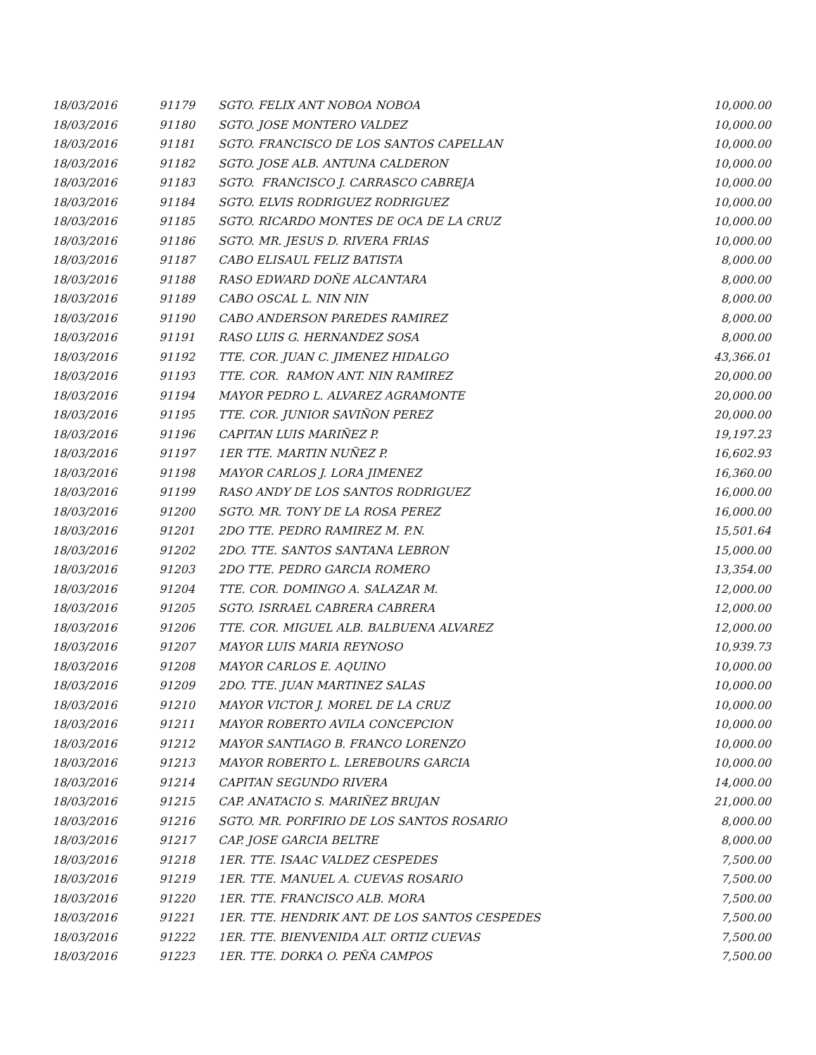| 18/03/2016 | 91179 | SGTO. FELIX ANT NOBOA NOBOA | 10,000.00 |
| 18/03/2016 | 91180 | SGTO. JOSE MONTERO VALDEZ | 10,000.00 |
| 18/03/2016 | 91181 | SGTO. FRANCISCO DE LOS SANTOS CAPELLAN | 10,000.00 |
| 18/03/2016 | 91182 | SGTO. JOSE ALB. ANTUNA CALDERON | 10,000.00 |
| 18/03/2016 | 91183 | SGTO. FRANCISCO J. CARRASCO CABREJA | 10,000.00 |
| 18/03/2016 | 91184 | SGTO. ELVIS RODRIGUEZ RODRIGUEZ | 10,000.00 |
| 18/03/2016 | 91185 | SGTO. RICARDO MONTES DE OCA DE LA CRUZ | 10,000.00 |
| 18/03/2016 | 91186 | SGTO. MR. JESUS D. RIVERA FRIAS | 10,000.00 |
| 18/03/2016 | 91187 | CABO ELISAUL FELIZ BATISTA | 8,000.00 |
| 18/03/2016 | 91188 | RASO EDWARD DOÑE ALCANTARA | 8,000.00 |
| 18/03/2016 | 91189 | CABO OSCAL L. NIN NIN | 8,000.00 |
| 18/03/2016 | 91190 | CABO ANDERSON PAREDES RAMIREZ | 8,000.00 |
| 18/03/2016 | 91191 | RASO LUIS G. HERNANDEZ SOSA | 8,000.00 |
| 18/03/2016 | 91192 | TTE. COR. JUAN C. JIMENEZ HIDALGO | 43,366.01 |
| 18/03/2016 | 91193 | TTE. COR. RAMON ANT. NIN RAMIREZ | 20,000.00 |
| 18/03/2016 | 91194 | MAYOR PEDRO L. ALVAREZ AGRAMONTE | 20,000.00 |
| 18/03/2016 | 91195 | TTE. COR. JUNIOR SAVIÑON PEREZ | 20,000.00 |
| 18/03/2016 | 91196 | CAPITAN LUIS MARIÑEZ P. | 19,197.23 |
| 18/03/2016 | 91197 | 1ER TTE. MARTIN NUÑEZ P. | 16,602.93 |
| 18/03/2016 | 91198 | MAYOR CARLOS J. LORA JIMENEZ | 16,360.00 |
| 18/03/2016 | 91199 | RASO ANDY DE LOS SANTOS RODRIGUEZ | 16,000.00 |
| 18/03/2016 | 91200 | SGTO. MR. TONY DE LA ROSA PEREZ | 16,000.00 |
| 18/03/2016 | 91201 | 2DO TTE. PEDRO RAMIREZ M. P.N. | 15,501.64 |
| 18/03/2016 | 91202 | 2DO. TTE. SANTOS SANTANA LEBRON | 15,000.00 |
| 18/03/2016 | 91203 | 2DO TTE. PEDRO GARCIA ROMERO | 13,354.00 |
| 18/03/2016 | 91204 | TTE. COR. DOMINGO A. SALAZAR M. | 12,000.00 |
| 18/03/2016 | 91205 | SGTO. ISRRAEL CABRERA CABRERA | 12,000.00 |
| 18/03/2016 | 91206 | TTE. COR. MIGUEL ALB. BALBUENA ALVAREZ | 12,000.00 |
| 18/03/2016 | 91207 | MAYOR LUIS MARIA REYNOSO | 10,939.73 |
| 18/03/2016 | 91208 | MAYOR CARLOS E. AQUINO | 10,000.00 |
| 18/03/2016 | 91209 | 2DO. TTE. JUAN MARTINEZ SALAS | 10,000.00 |
| 18/03/2016 | 91210 | MAYOR VICTOR J. MOREL DE LA CRUZ | 10,000.00 |
| 18/03/2016 | 91211 | MAYOR ROBERTO AVILA CONCEPCION | 10,000.00 |
| 18/03/2016 | 91212 | MAYOR SANTIAGO B. FRANCO LORENZO | 10,000.00 |
| 18/03/2016 | 91213 | MAYOR ROBERTO L. LEREBOURS GARCIA | 10,000.00 |
| 18/03/2016 | 91214 | CAPITAN SEGUNDO RIVERA | 14,000.00 |
| 18/03/2016 | 91215 | CAP. ANATACIO S. MARIÑEZ BRUJAN | 21,000.00 |
| 18/03/2016 | 91216 | SGTO. MR. PORFIRIO DE LOS SANTOS ROSARIO | 8,000.00 |
| 18/03/2016 | 91217 | CAP. JOSE GARCIA BELTRE | 8,000.00 |
| 18/03/2016 | 91218 | 1ER. TTE. ISAAC VALDEZ CESPEDES | 7,500.00 |
| 18/03/2016 | 91219 | 1ER. TTE. MANUEL A. CUEVAS ROSARIO | 7,500.00 |
| 18/03/2016 | 91220 | 1ER. TTE. FRANCISCO ALB. MORA | 7,500.00 |
| 18/03/2016 | 91221 | 1ER. TTE. HENDRIK ANT. DE LOS SANTOS CESPEDES | 7,500.00 |
| 18/03/2016 | 91222 | 1ER. TTE. BIENVENIDA ALT. ORTIZ CUEVAS | 7,500.00 |
| 18/03/2016 | 91223 | 1ER. TTE. DORKA O. PEÑA CAMPOS | 7,500.00 |